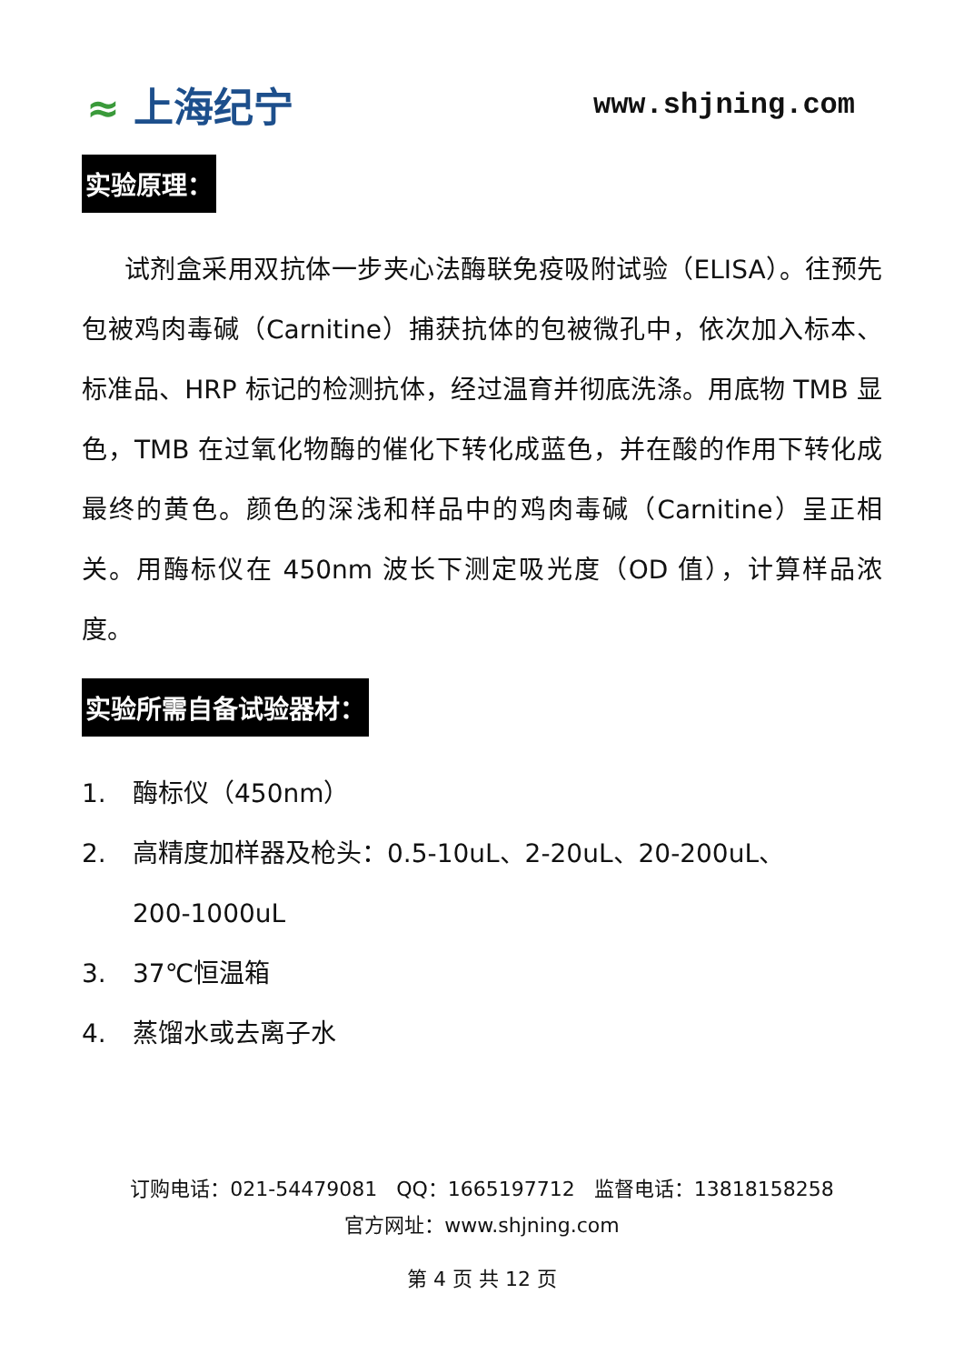≈ 上海纪宁
www.shjning.com
实验原理：
试剂盒采用双抗体一步夹心法酶联免疫吸附试验（ELISA）。往预先包被鸡肉毒碱（Carnitine）捕获抗体的包被微孔中，依次加入标本、标准品、HRP 标记的检测抗体，经过温育并彻底洗涤。用底物 TMB 显色，TMB 在过氧化物酶的催化下转化成蓝色，并在酸的作用下转化成最终的黄色。颜色的深浅和样品中的鸡肉毒碱（Carnitine）呈正相关。用酶标仪在 450nm 波长下测定吸光度（OD 值），计算样品浓度。
实验所需自备试验器材：
1. 酶标仪（450nm）
2. 高精度加样器及枪头：0.5-10uL、2-20uL、20-200uL、
200-1000uL
3. 37℃恒温箱
4. 蒸馏水或去离子水
订购电话：021-54479081 QQ：1665197712 监督电话：13818158258
官方网址：www.shjning.com
第 4 页 共 12 页